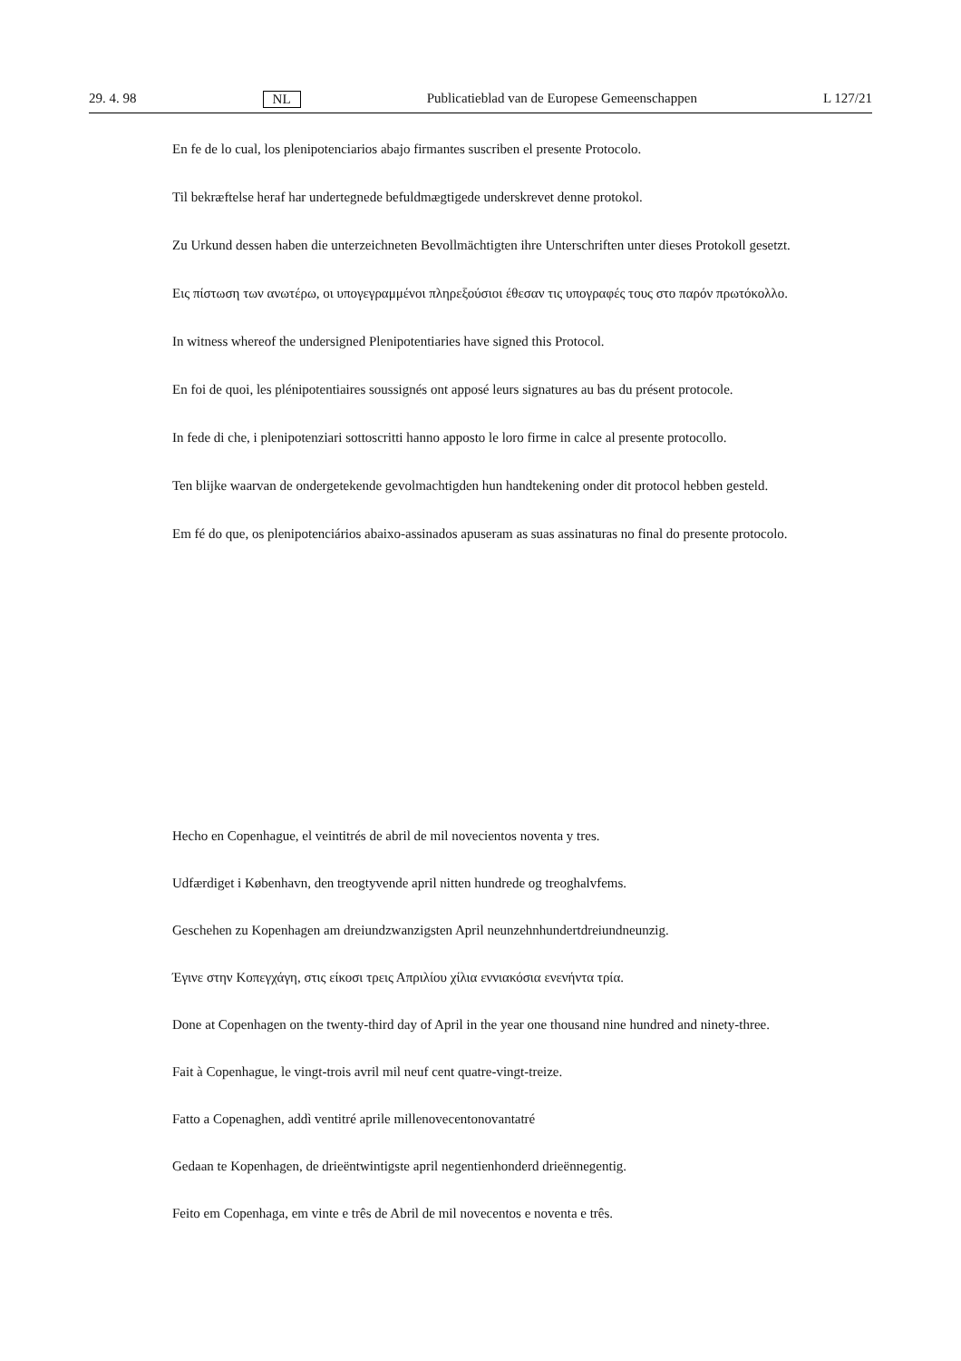29. 4. 98 NL Publicatieblad van de Europese Gemeenschappen L 127/21
En fe de lo cual, los plenipotenciarios abajo firmantes suscriben el presente Protocolo.
Til bekræftelse heraf har undertegnede befuldmægtigede underskrevet denne protokol.
Zu Urkund dessen haben die unterzeichneten Bevollmächtigten ihre Unterschriften unter dieses Protokoll gesetzt.
Εις πίστωση των ανωτέρω, οι υπογεγραμμένοι πληρεξούσιοι έθεσαν τις υπογραφές τους στο παρόν πρωτόκολλο.
In witness whereof the undersigned Plenipotentiaries have signed this Protocol.
En foi de quoi, les plénipotentiaires soussignés ont apposé leurs signatures au bas du présent protocole.
In fede di che, i plenipotenziari sottoscritti hanno apposto le loro firme in calce al presente protocollo.
Ten blijke waarvan de ondergetekende gevolmachtigden hun handtekening onder dit protocol hebben gesteld.
Em fé do que, os plenipotenciários abaixo-assinados apuseram as suas assinaturas no final do presente protocolo.
Hecho en Copenhague, el veintitrés de abril de mil novecientos noventa y tres.
Udfærdiget i København, den treogtyvende april nitten hundrede og treoghalvfems.
Geschehen zu Kopenhagen am dreiundzwanzigsten April neunzehnhundertdreiundneunzig.
Έγινε στην Κοπεγχάγη, στις είκοσι τρεις Απριλίου χίλια εννιακόσια ενενήντα τρία.
Done at Copenhagen on the twenty-third day of April in the year one thousand nine hundred and ninety-three.
Fait à Copenhague, le vingt-trois avril mil neuf cent quatre-vingt-treize.
Fatto a Copenaghen, addì ventitré aprile millenovecentonovantatré
Gedaan te Kopenhagen, de drieëntwintigste april negentienhonderd drieënnegentig.
Feito em Copenhaga, em vinte e três de Abril de mil novecentos e noventa e três.